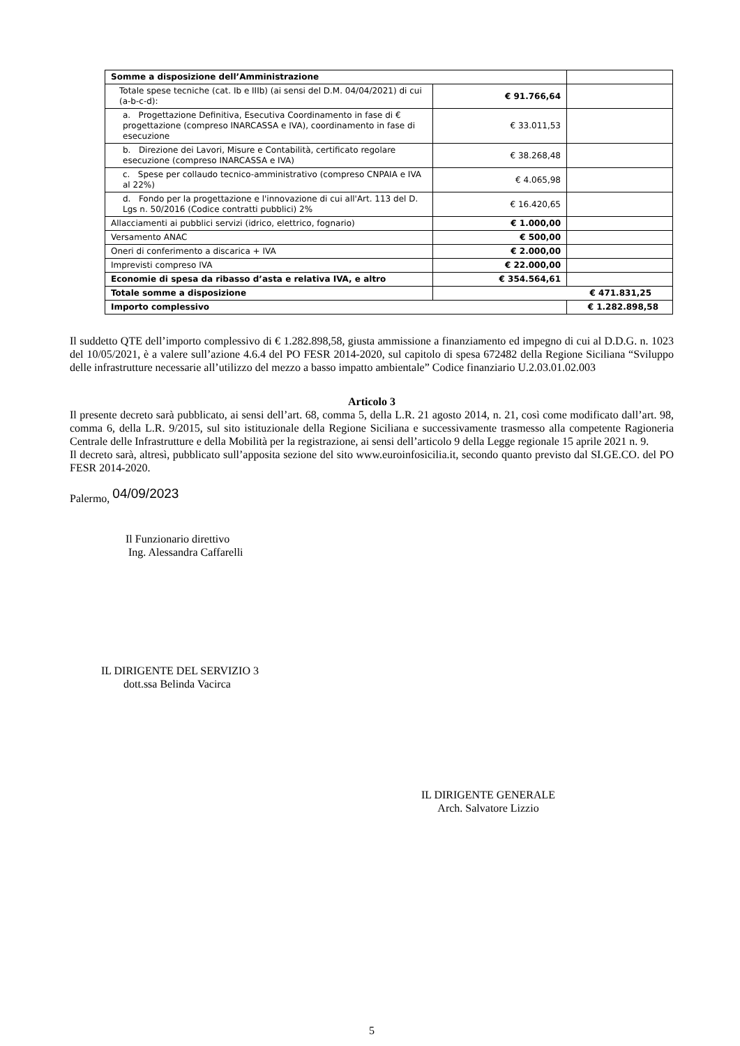| Somme a disposizione dell’Amministrazione | | |
| Totale spese tecniche (cat. Ib e IIIb) (ai sensi del D.M. 04/04/2021) di cui (a-b-c-d): | € 91.766,64 | |
| a. Progettazione Definitiva, Esecutiva Coordinamento in fase di € progettazione (compreso INARCASSA e IVA), coordinamento in fase di esecuzione | € 33.011,53 | |
| b. Direzione dei Lavori, Misure e Contabilità, certificato regolare esecuzione (compreso INARCASSA e IVA) | € 38.268,48 | |
| c. Spese per collaudo tecnico-amministrativo (compreso CNPAIA e IVA al 22%) | € 4.065,98 | |
| d. Fondo per la progettazione e l'innovazione di cui all'Art. 113 del D. Lgs n. 50/2016 (Codice contratti pubblici) 2% | € 16.420,65 | |
| Allacciamenti ai pubblici servizi (idrico, elettrico, fognario) | € 1.000,00 | |
| Versamento ANAC | € 500,00 | |
| Oneri di conferimento a discarica + IVA | € 2.000,00 | |
| Imprevisti compreso IVA | € 22.000,00 | |
| Economie di spesa da ribasso d’asta e relativa IVA, e altro | € 354.564,61 | |
| Totale somme a disposizione | € 471.831,25 | |
| Importo complessivo | | € 1.282.898,58 |
Il suddetto QTE dell’importo complessivo di € 1.282.898,58, giusta ammissione a finanziamento ed impegno di cui al D.D.G. n. 1023 del 10/05/2021, è a valere sull’azione 4.6.4 del PO FESR 2014-2020, sul capitolo di spesa 672482 della Regione Siciliana “Sviluppo delle infrastrutture necessarie all’utilizzo del mezzo a basso impatto ambientale” Codice finanziario U.2.03.01.02.003
Articolo 3
Il presente decreto sarà pubblicato, ai sensi dell’art. 68, comma 5, della L.R. 21 agosto 2014, n. 21, così come modificato dall’art. 98, comma 6, della L.R. 9/2015, sul sito istituzionale della Regione Siciliana e successivamente trasmesso alla competente Ragioneria Centrale delle Infrastrutture e della Mobilità per la registrazione, ai sensi dell’articolo 9 della Legge regionale 15 aprile 2021 n. 9.
Il decreto sarà, altresì, pubblicato sull’apposita sezione del sito www.euroinfosicilia.it, secondo quanto previsto dal SI.GE.CO. del PO FESR 2014-2020.
Palermo, 04/09/2023
Il Funzionario direttivo
Ing. Alessandra Caffarelli
IL DIRIGENTE DEL SERVIZIO 3
dott.ssa Belinda Vacirca
IL DIRIGENTE GENERALE
Arch. Salvatore Lizzio
5